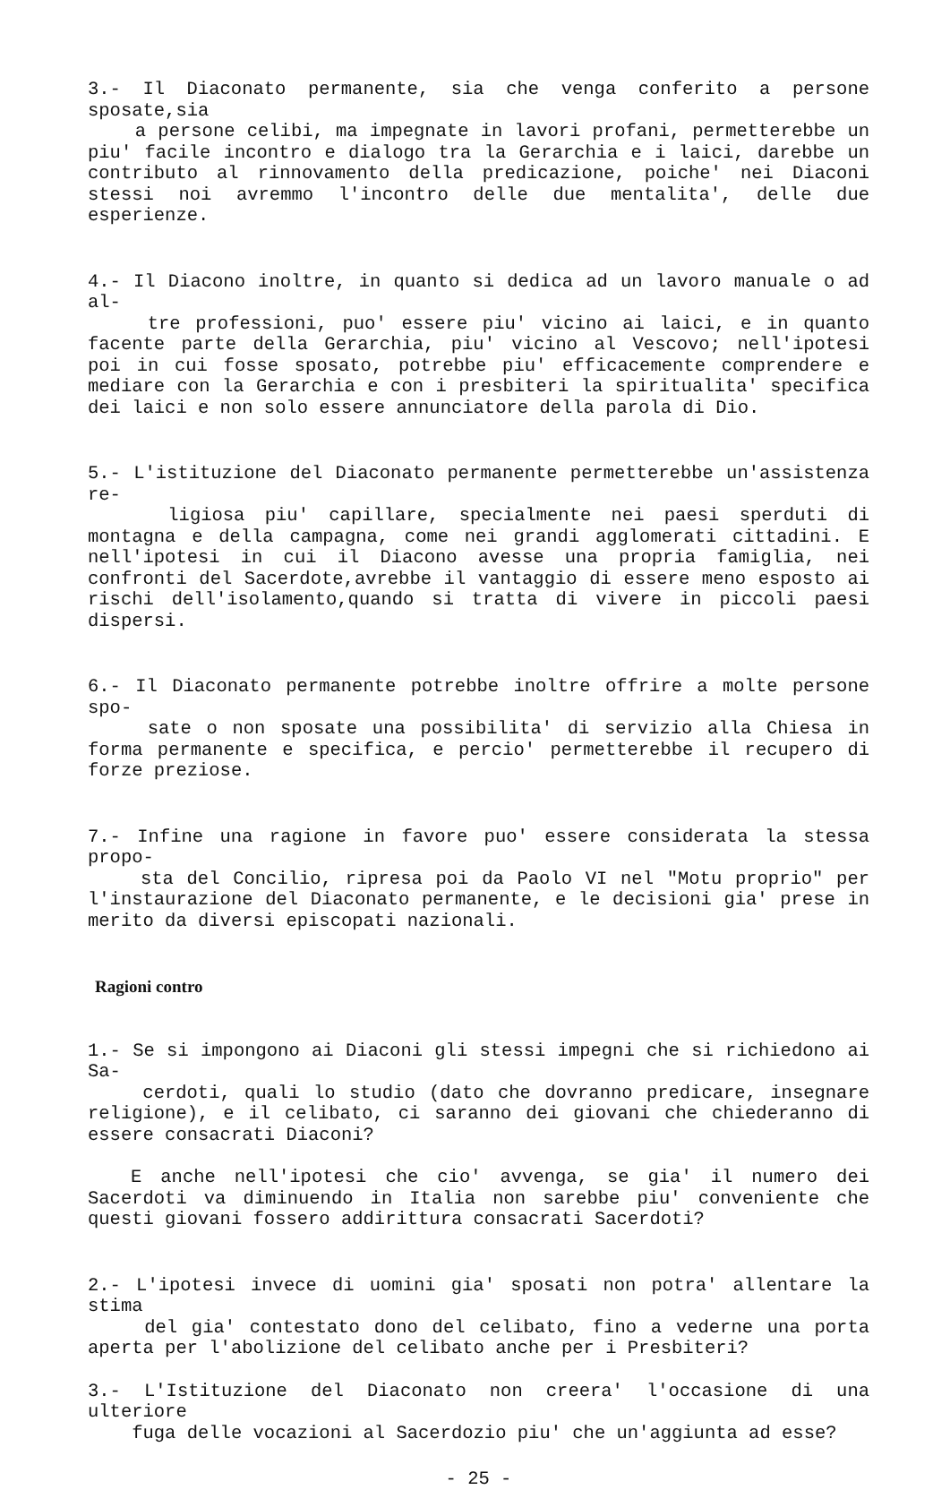3.- Il Diaconato permanente, sia che venga conferito a persone sposate,sia
a persone celibi, ma impegnate in lavori profani, permetterebbe un piu' facile incontro e dialogo tra la Gerarchia e i laici, darebbe un contributo al rinnovamento della predicazione, poiche' nei Diaconi stessi noi avremmo l'incontro delle due mentalita', delle due esperienze.
4.- Il Diacono inoltre, in quanto si dedica ad un lavoro manuale o ad al-
tre professioni, puo' essere piu' vicino ai laici, e in quanto facente parte della Gerarchia, piu' vicino al Vescovo; nell'ipotesi poi in cui fosse sposato, potrebbe piu' efficacemente comprendere e mediare con la Gerarchia e con i presbiteri la spiritualita' specifica dei laici e non solo essere annunciatore della parola di Dio.
5.- L'istituzione del Diaconato permanente permetterebbe un'assistenza re-
ligiosa piu' capillare, specialmente nei paesi sperduti di montagna e della campagna, come nei grandi agglomerati cittadini. E nell'ipotesi in cui il Diacono avesse una propria famiglia, nei confronti del Sacerdote,avrebbe il vantaggio di essere meno esposto ai rischi dell'isolamento,quando si tratta di vivere in piccoli paesi dispersi.
6.- Il Diaconato permanente potrebbe inoltre offrire a molte persone spo-
sate o non sposate una possibilita' di servizio alla Chiesa in forma permanente e specifica, e percio' permetterebbe il recupero di forze preziose.
7.- Infine una ragione in favore puo' essere considerata la stessa propo-
sta del Concilio, ripresa poi da Paolo VI nel "Motu proprio" per l'instaurazione del Diaconato permanente, e le decisioni gia' prese in merito da diversi episcopati nazionali.
Ragioni contro
1.- Se si impongono ai Diaconi gli stessi impegni che si richiedono ai Sa-
cerdoti, quali lo studio (dato che dovranno predicare, insegnare religione), e il celibato, ci saranno dei giovani che chiederanno di essere consacrati Diaconi?
E anche nell'ipotesi che cio' avvenga, se gia' il numero dei Sacerdoti va diminuendo in Italia non sarebbe piu' conveniente che questi giovani fossero addirittura consacrati Sacerdoti?
2.- L'ipotesi invece di uomini gia' sposati non potra' allentare la stima
del gia' contestato dono del celibato, fino a vederne una porta aperta per l'abolizione del celibato anche per i Presbiteri?
3.- L'Istituzione del Diaconato non creera' l'occasione di una ulteriore
fuga delle vocazioni al Sacerdozio piu' che un'aggiunta ad esse?
- 25 -